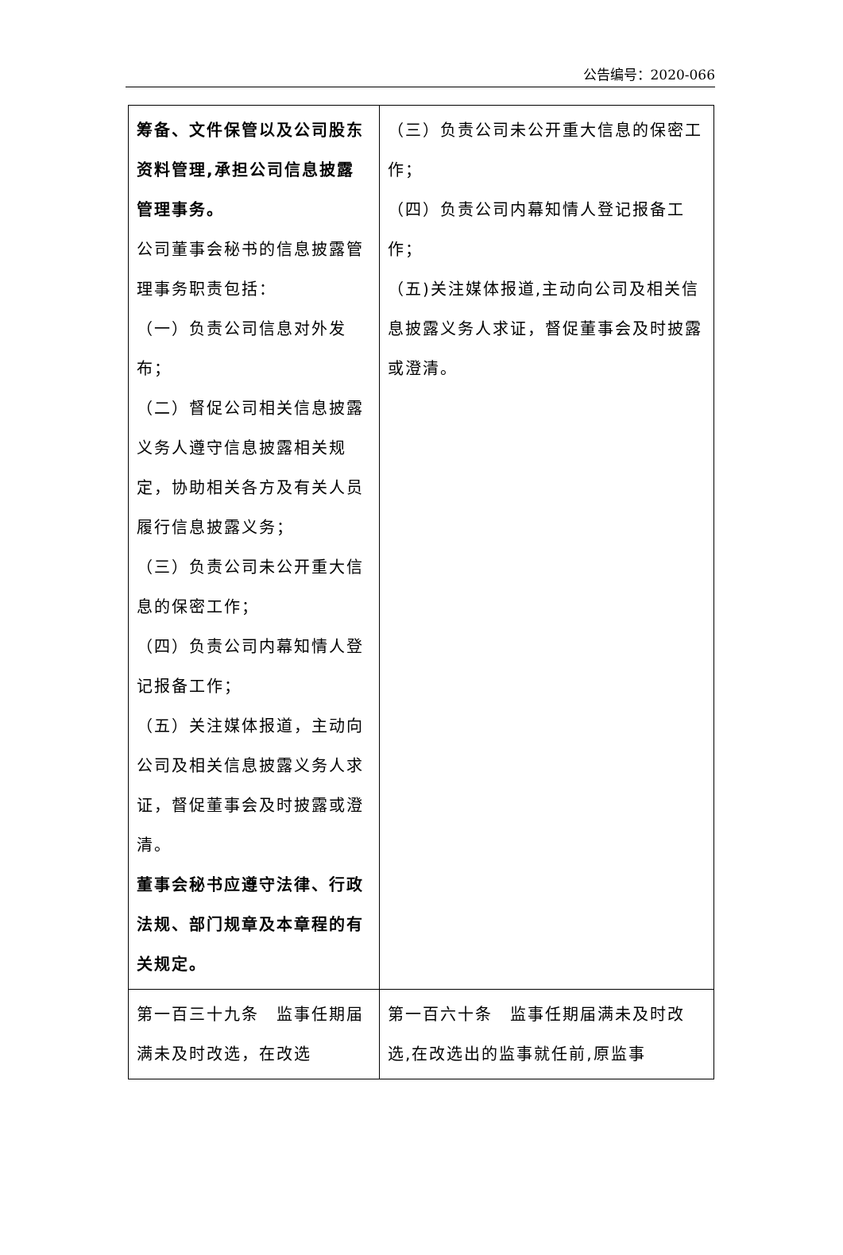公告编号：2020-066
| 筹备、文件保管以及公司股东资料管理,承担公司信息披露管理事务。 公司董事会秘书的信息披露管理事务职责包括： （一）负责公司信息对外发布； （二）督促公司相关信息披露义务人遵守信息披露相关规定，协助相关各方及有关人员履行信息披露义务； （三）负责公司未公开重大信息的保密工作； （四）负责公司内幕知情人登记报备工作； （五）关注媒体报道，主动向公司及相关信息披露义务人求证，督促董事会及时披露或澄清。 董事会秘书应遵守法律、行政法规、部门规章及本章程的有关规定。 | （三）负责公司未公开重大信息的保密工作； （四）负责公司内幕知情人登记报备工作； （五)关注媒体报道,主动向公司及相关信息披露义务人求证，督促董事会及时披露或澄清。 |
| 第一百三十九条 监事任期届满未及时改选，在改选 | 第一百六十条 监事任期届满未及时改选,在改选出的监事就任前,原监事 |